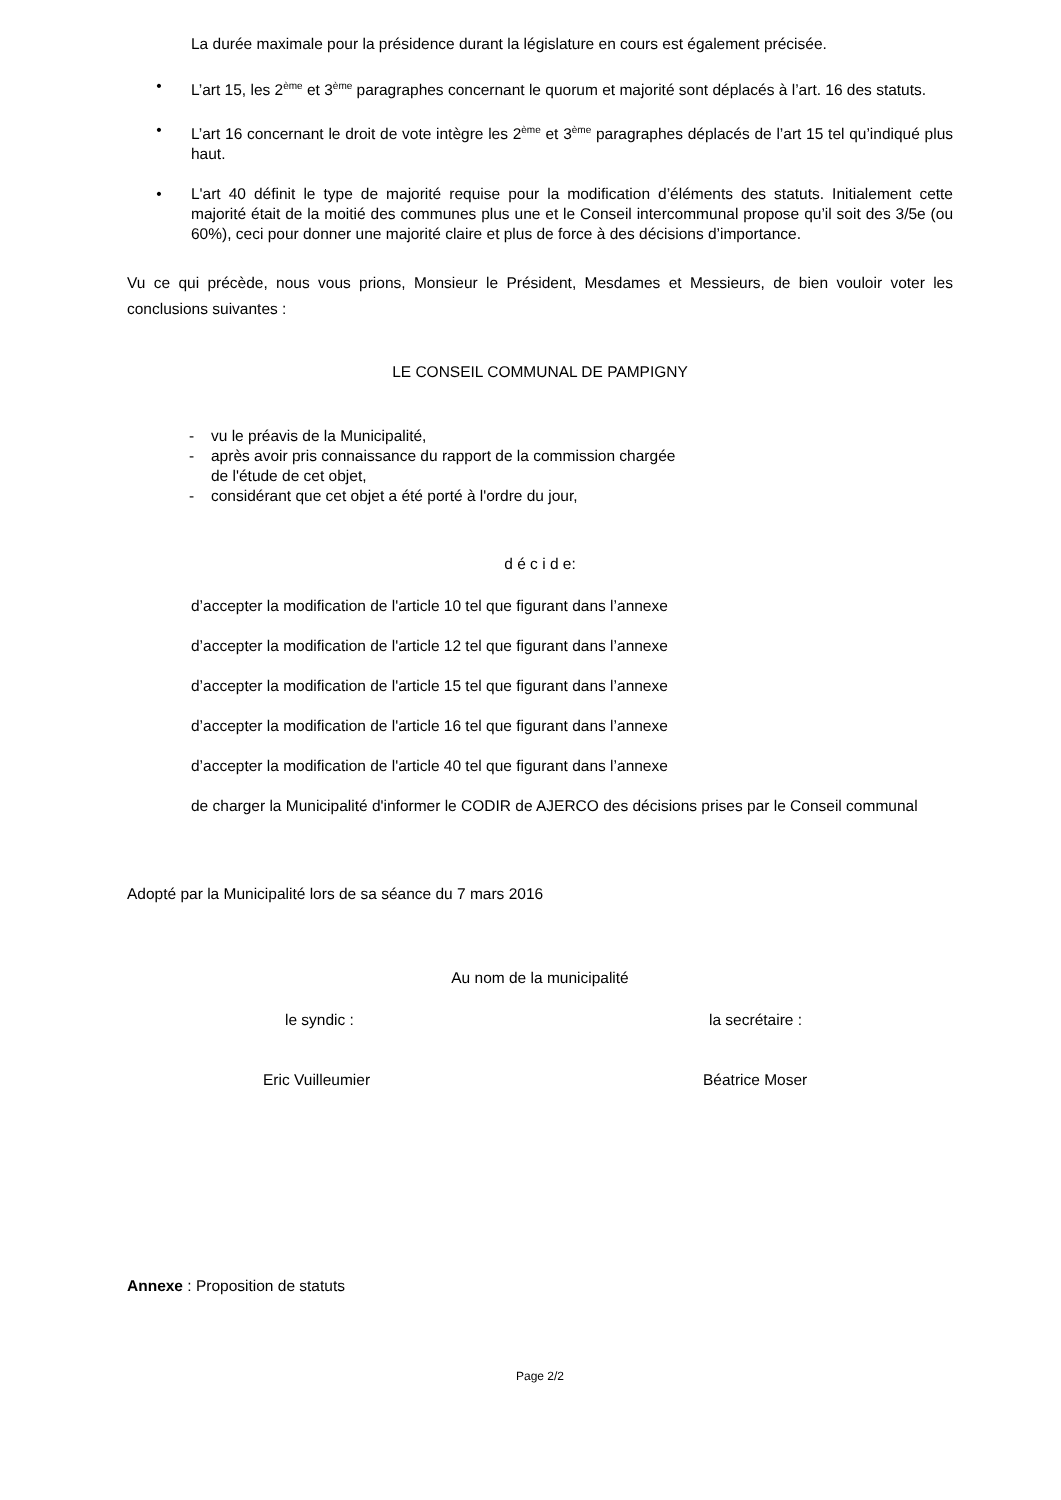La durée maximale pour la présidence durant la législature en cours est également précisée.
• L’art 15, les 2<sup>ème</sup> et 3<sup>ème</sup> paragraphes concernant le quorum et majorité sont déplacés à l’art. 16 des statuts.
• L’art 16 concernant le droit de vote intègre les 2<sup>ème</sup> et 3<sup>ème</sup> paragraphes déplacés de l’art 15 tel qu’indiqué plus haut.
• L'art 40 définit le type de majorité requise pour la modification d’éléments des statuts. Initialement cette majorité était de la moitié des communes plus une et le Conseil intercommunal propose qu’il soit des 3/5e (ou 60%), ceci pour donner une majorité claire et plus de force à des décisions d’importance.
Vu ce qui précède, nous vous prions, Monsieur le Président, Mesdames et Messieurs, de bien vouloir voter les conclusions suivantes :
LE CONSEIL COMMUNAL DE PAMPIGNY
- vu le préavis de la Municipalité,
- après avoir pris connaissance du rapport de la commission chargée
de l'étude de cet objet,
- considérant que cet objet a été porté à l'ordre du jour,
d é c i d e:
d’accepter la modification de l'article 10 tel que figurant dans l’annexe
d’accepter la modification de l'article 12 tel que figurant dans l’annexe
d’accepter la modification de l'article 15 tel que figurant dans l’annexe
d’accepter la modification de l'article 16 tel que figurant dans l’annexe
d’accepter la modification de l'article 40 tel que figurant dans l’annexe
de charger la Municipalité d'informer le CODIR de AJERCO des décisions prises par le Conseil communal
Adopté par la Municipalité lors de sa séance du 7 mars 2016
Au nom de la municipalité
le syndic : la secrétaire :
Eric Vuilleumier Béatrice Moser
Annexe : Proposition de statuts
Page 2/2